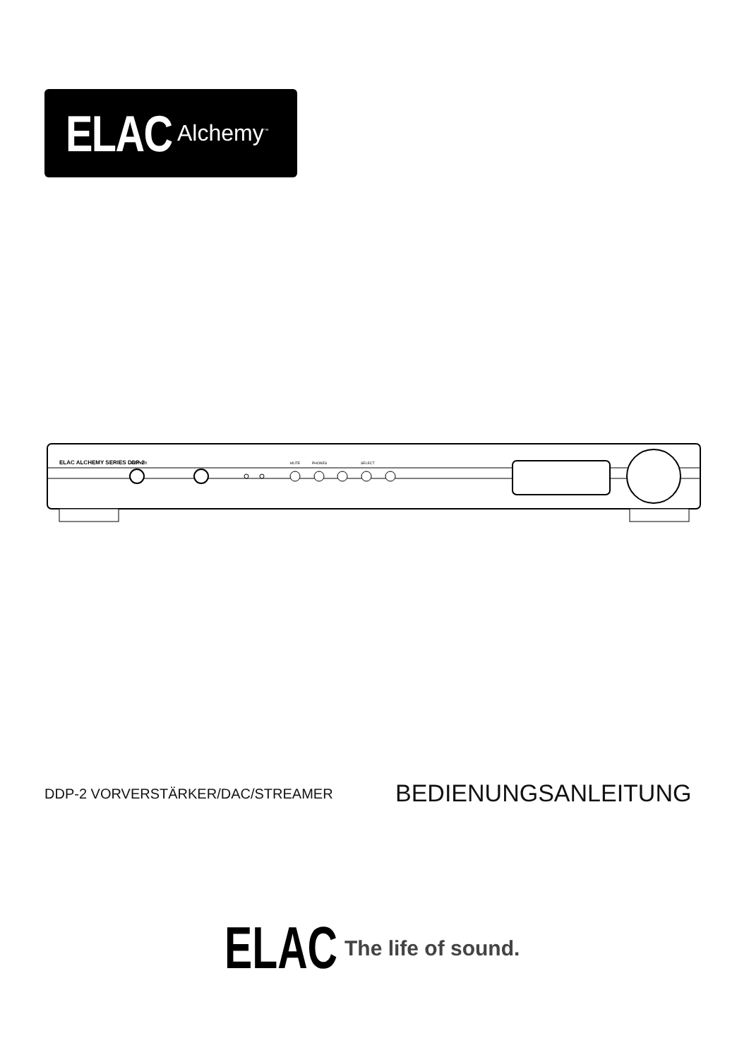ELAC Alchemy<sup>™</sup>
ELAC ALCHEMY SERIES DDP-2
POWER
MUTE
PHONES
SELECT
DDP-2 VORVERSTÄRKER/DAC/STREAMER
BEDIENUNGSANLEITUNG
ELAC The life of sound.